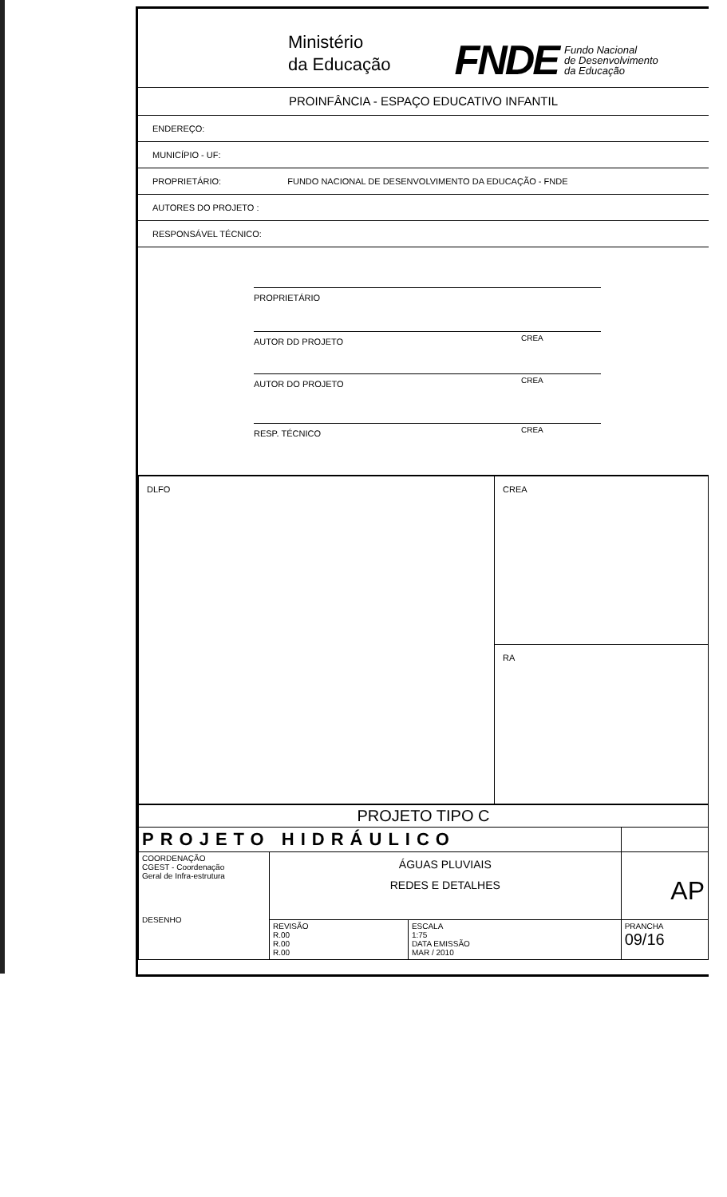Ministério
da Educação
FNDE Fundo Nacional
de Desenvolvimento
da Educação
PROINFÂNCIA - ESPAÇO EDUCATIVO INFANTIL
ENDEREÇO:
MUNICÍPIO - UF:
PROPRIETÁRIO: FUNDO NACIONAL DE DESENVOLVIMENTO DA EDUCAÇÃO - FNDE
AUTORES DO PROJETO :
RESPONSÁVEL TÉCNICO:
PROPRIETÁRIO
AUTOR DD PROJETO CREA
AUTOR DO PROJETO CREA
RESP. TÉCNICO CREA
| DLFO | CREA |
| | RA |
| PROJETO TIPO C | | | |
| PROJETO HIDRÁULICO | | | |
| COORDENAÇÃO CGEST - Coordenação Geral de Infra-estrutura DESENHO | ÁGUAS PLUVIAIS REDES E DETALHES | | AP |
| | REVISÃO R.00 R.00 R.00 | ESCALA 1:75 DATA EMISSÃO MAR / 2010 | PRANCHA 09/16 |